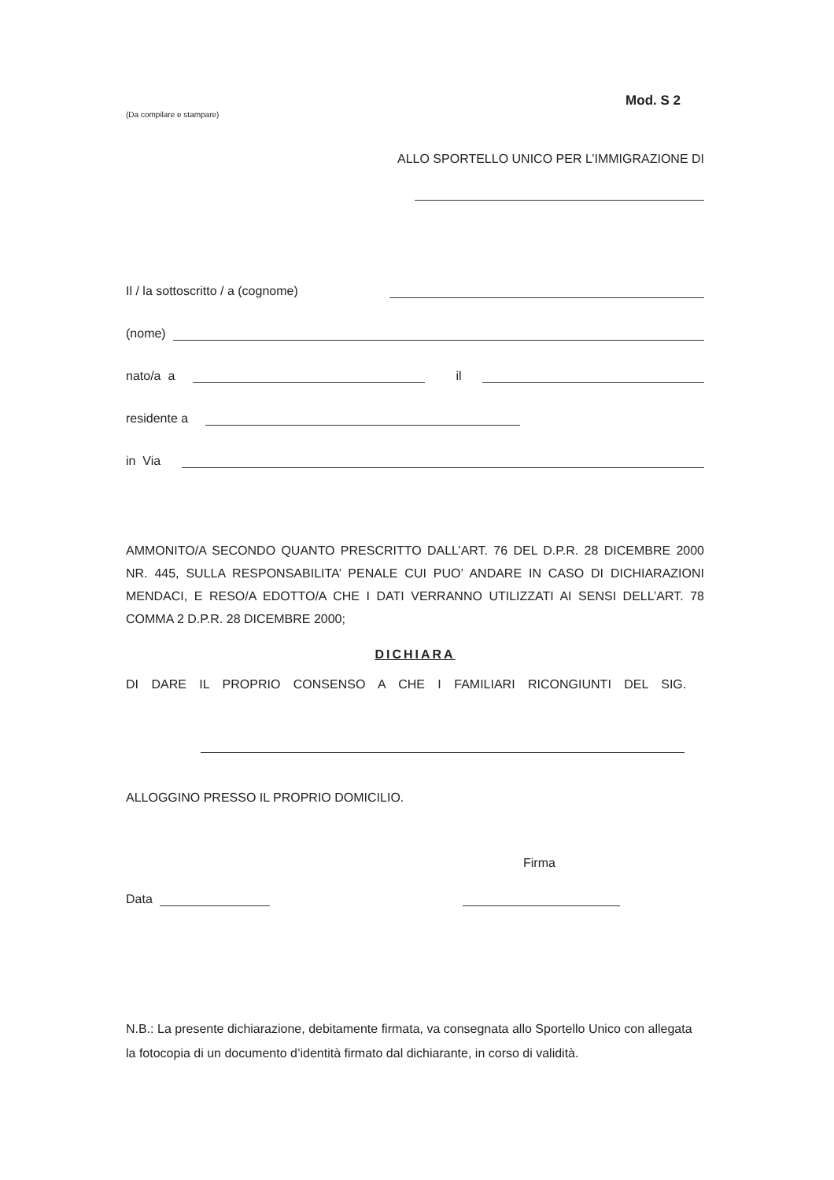Mod. S 2
(Da compilare e stampare)
ALLO SPORTELLO UNICO PER L’IMMIGRAZIONE DI
Il / la sottoscritto / a (cognome)
(nome)
nato/a a il
residente a
in Via
AMMONITO/A SECONDO QUANTO PRESCRITTO DALL’ART. 76 DEL D.P.R. 28 DICEMBRE 2000 NR. 445, SULLA RESPONSABILITA’ PENALE CUI PUO’ ANDARE IN CASO DI DICHIARAZIONI MENDACI, E RESO/A EDOTTO/A CHE I DATI VERRANNO UTILIZZATI AI SENSI DELL’ART. 78 COMMA 2 D.P.R. 28 DICEMBRE 2000;
DICHIARA
DI DARE IL PROPRIO CONSENSO A CHE I FAMILIARI RICONGIUNTI DEL SIG.
ALLOGGINO PRESSO IL PROPRIO DOMICILIO.
Firma
Data
N.B.: La presente dichiarazione, debitamente firmata, va consegnata allo Sportello Unico con allegata la fotocopia di un documento d’identità firmato dal dichiarante, in corso di validità.